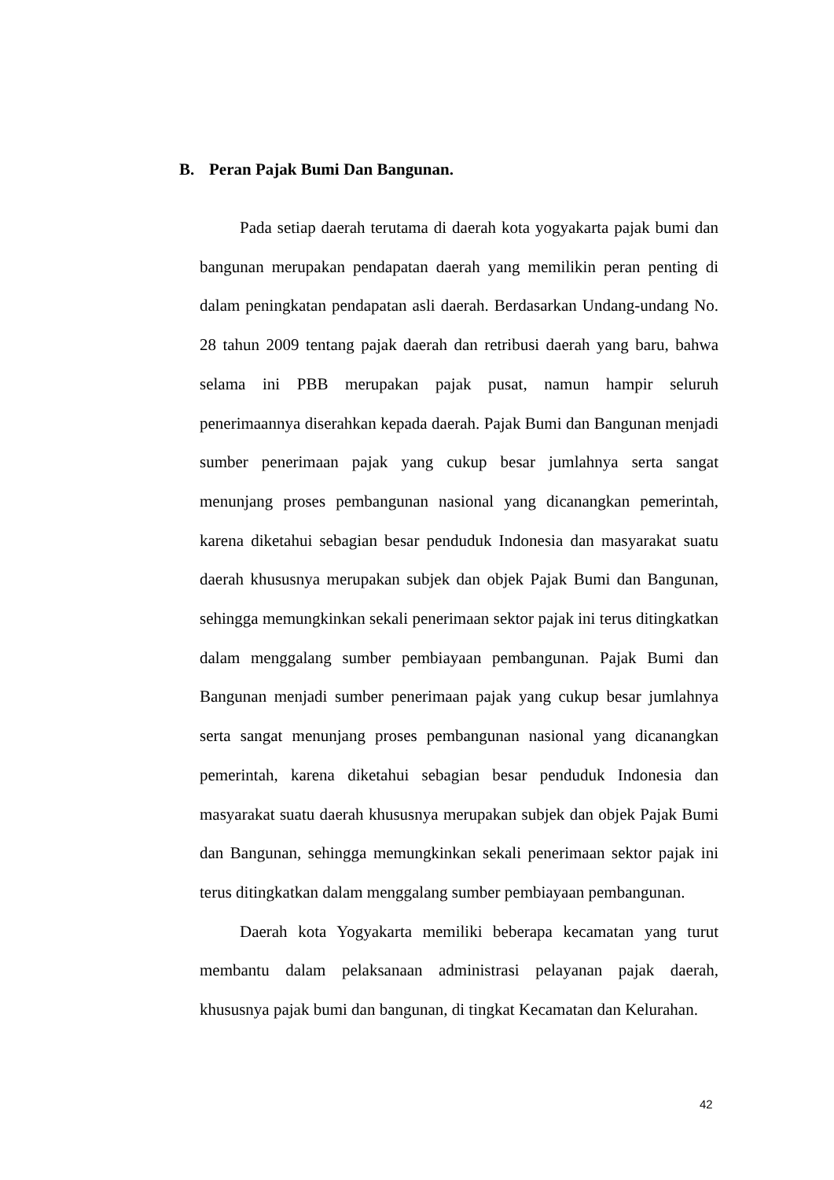B. Peran Pajak Bumi Dan Bangunan.
Pada setiap daerah terutama di daerah kota yogyakarta pajak bumi dan bangunan merupakan pendapatan daerah yang memilikin peran penting di dalam peningkatan pendapatan asli daerah. Berdasarkan Undang-undang No. 28 tahun 2009 tentang pajak daerah dan retribusi daerah yang baru, bahwa selama ini PBB merupakan pajak pusat, namun hampir seluruh penerimaannya diserahkan kepada daerah. Pajak Bumi dan Bangunan menjadi sumber penerimaan pajak yang cukup besar jumlahnya serta sangat menunjang proses pembangunan nasional yang dicanangkan pemerintah, karena diketahui sebagian besar penduduk Indonesia dan masyarakat suatu daerah khususnya merupakan subjek dan objek Pajak Bumi dan Bangunan, sehingga memungkinkan sekali penerimaan sektor pajak ini terus ditingkatkan dalam menggalang sumber pembiayaan pembangunan. Pajak Bumi dan Bangunan menjadi sumber penerimaan pajak yang cukup besar jumlahnya serta sangat menunjang proses pembangunan nasional yang dicanangkan pemerintah, karena diketahui sebagian besar penduduk Indonesia dan masyarakat suatu daerah khususnya merupakan subjek dan objek Pajak Bumi dan Bangunan, sehingga memungkinkan sekali penerimaan sektor pajak ini terus ditingkatkan dalam menggalang sumber pembiayaan pembangunan.
Daerah kota Yogyakarta memiliki beberapa kecamatan yang turut membantu dalam pelaksanaan administrasi pelayanan pajak daerah, khususnya pajak bumi dan bangunan, di tingkat Kecamatan dan Kelurahan.
42